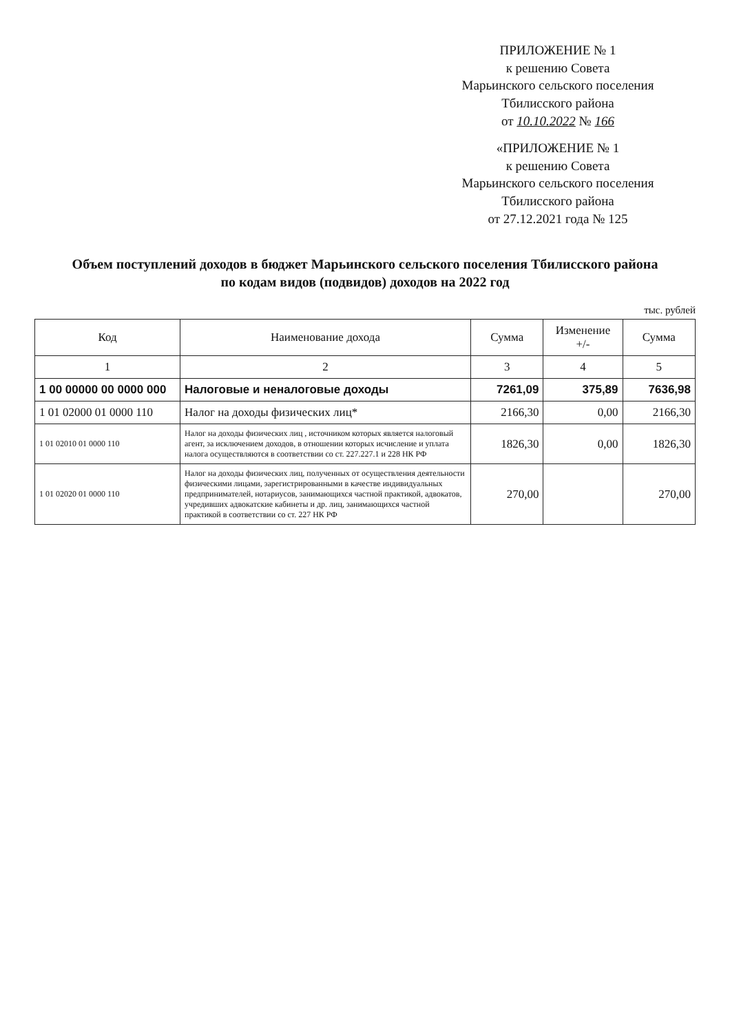ПРИЛОЖЕНИЕ № 1
к решению Совета
Марьинского сельского поселения
Тбилисского района
от 10.10.2022 № 166
«ПРИЛОЖЕНИЕ № 1
к решению Совета
Марьинского сельского поселения
Тбилисского района
от 27.12.2021 года № 125
Объем поступлений доходов в бюджет Марьинского сельского поселения Тбилисского района
по кодам видов (подвидов) доходов на 2022 год
тыс. рублей
| Код | Наименование дохода | Сумма | Изменение +/- | Сумма |
| --- | --- | --- | --- | --- |
| 1 | 2 | 3 | 4 | 5 |
| 1 00 00000 00 0000 000 | Налоговые и неналоговые доходы | 7261,09 | 375,89 | 7636,98 |
| 1 01 02000 01 0000 110 | Налог на доходы физических лиц* | 2166,30 | 0,00 | 2166,30 |
| 1 01 02010 01 0000 110 | Налог на доходы физических лиц , источником которых является налоговый агент, за исключением доходов, в отношении которых исчисление и уплата налога осуществляются в соответствии со ст. 227.227.1 и 228 НК РФ | 1826,30 | 0,00 | 1826,30 |
| 1 01 02020 01 0000 110 | Налог на доходы физических лиц, полученных от осуществления деятельности физическими лицами, зарегистрированными в качестве индивидуальных предпринимателей, нотариусов, занимающихся частной практикой, адвокатов, учредивших адвокатские кабинеты и др. лиц, занимающихся частной практикой в соответствии со ст. 227 НК РФ | 270,00 | | 270,00 |